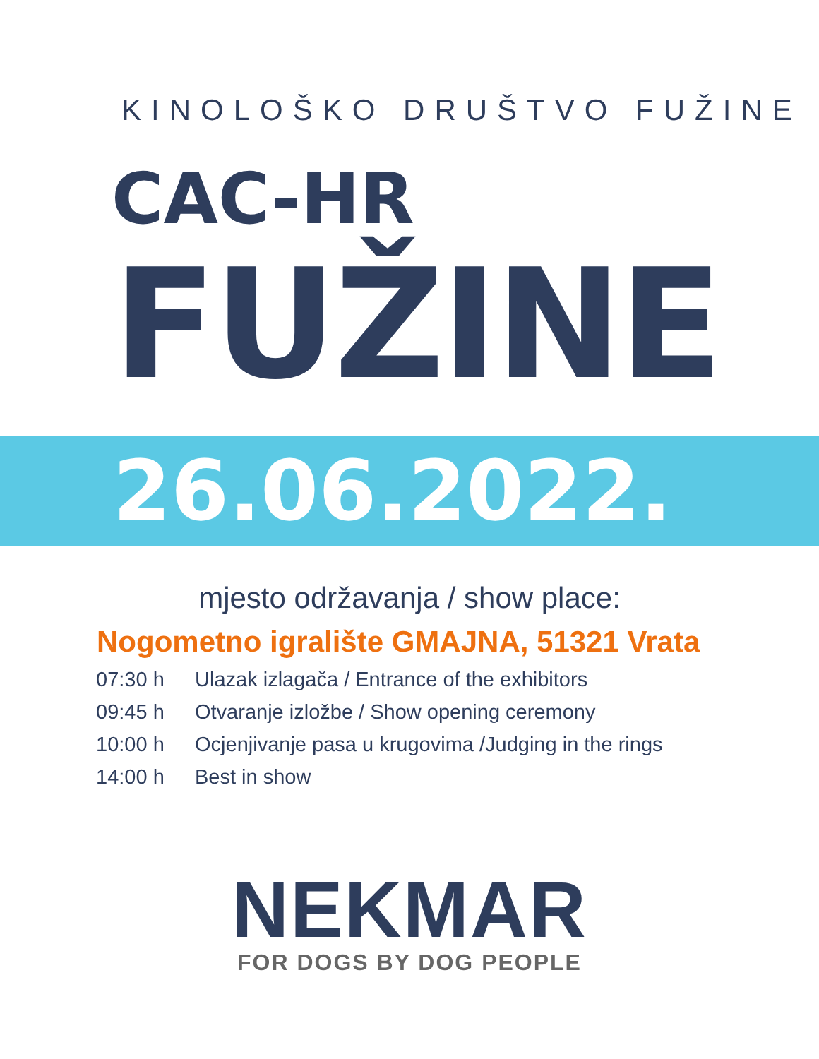KINOLOŠKO DRUŠTVO FUŽINE
CAC-HR
FUŽINE
26.06.2022.
mjesto održavanja / show place:
Nogometno igralište GMAJNA, 51321 Vrata
| 07:30 h | Ulazak izlagača / Entrance of the exhibitors |
| 09:45 h | Otvaranje izložbe / Show opening ceremony |
| 10:00 h | Ocjenjivanje pasa u krugovima /Judging in the rings |
| 14:00 h | Best in show |
NEKMAR
FOR DOGS BY DOG PEOPLE